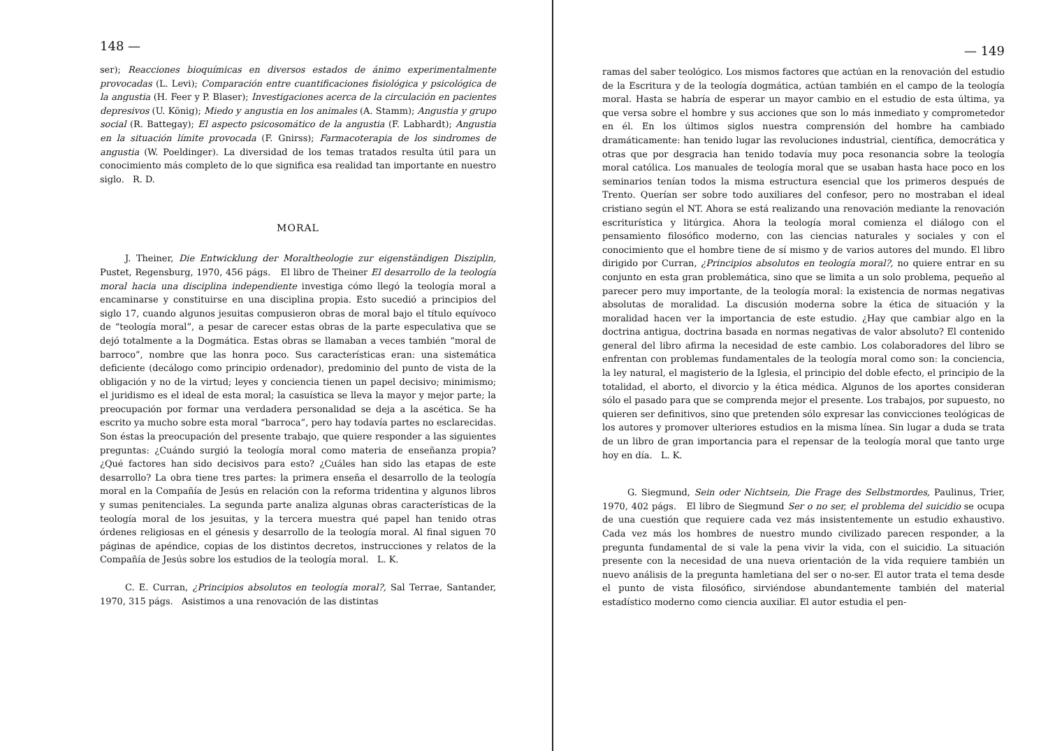148 —
ser); Reacciones bioquímicas en diversos estados de ánimo experimentalmente provocadas (L. Levi); Comparación entre cuantificaciones fisiológica y psicológica de la angustia (H. Feer y P. Blaser); Investigaciones acerca de la circulación en pacientes depresivos (U. König); Miedo y angustia en los animales (A. Stamm); Angustia y grupo social (R. Battegay); El aspecto psicosomático de la angustia (F. Labhardt); Angustia en la situación límite provocada (F. Gnirss); Farmacoterapia de los sindromes de angustia (W. Poeldinger). La diversidad de los temas tratados resulta útil para un conocimiento más completo de lo que significa esa realidad tan importante en nuestro siglo. R. D.
MORAL
J. Theiner, Die Entwicklung der Moraltheologie zur eigenständigen Disziplin, Pustet, Regensburg, 1970, 456 págs. El libro de Theiner El desarrollo de la teología moral hacia una disciplina independiente investiga cómo llegó la teología moral a encaminarse y constituirse en una disciplina propia. Esto sucedió a principios del siglo 17, cuando algunos jesuitas compusieron obras de moral bajo el título equívoco de “teología moral”, a pesar de carecer estas obras de la parte especulativa que se dejó totalmente a la Dogmática. Estas obras se llamaban a veces también “moral de barroco”, nombre que las honra poco. Sus características eran: una sistemática deficiente (decálogo como principio ordenador), predominio del punto de vista de la obligación y no de la virtud; leyes y conciencia tienen un papel decisivo; minimismo; el juridismo es el ideal de esta moral; la casuística se lleva la mayor y mejor parte; la preocupación por formar una verdadera personalidad se deja a la ascética. Se ha escrito ya mucho sobre esta moral “barroca”, pero hay todavía partes no esclarecidas. Son éstas la preocupación del presente trabajo, que quiere responder a las siguientes preguntas: ¿Cuándo surgió la teología moral como materia de enseñanza propia? ¿Qué factores han sido decisivos para esto? ¿Cuáles han sido las etapas de este desarrollo? La obra tiene tres partes: la primera enseña el desarrollo de la teología moral en la Compañía de Jesús en relación con la reforma tridentina y algunos libros y sumas penitenciales. La segunda parte analiza algunas obras características de la teología moral de los jesuitas, y la tercera muestra qué papel han tenido otras órdenes religiosas en el génesis y desarrollo de la teología moral. Al final siguen 70 páginas de apéndice, copias de los distintos decretos, instrucciones y relatos de la Compañía de Jesús sobre los estudios de la teología moral. L. K.
C. E. Curran, ¿Principios absolutos en teología moral?, Sal Terrae, Santander, 1970, 315 págs. Asistimos a una renovación de las distintas
— 149
ramas del saber teológico. Los mismos factores que actúan en la renovación del estudio de la Escritura y de la teología dogmática, actúan también en el campo de la teología moral. Hasta se habría de esperar un mayor cambio en el estudio de esta última, ya que versa sobre el hombre y sus acciones que son lo más inmediato y comprometedor en él. En los últimos siglos nuestra comprensión del hombre ha cambiado dramáticamente: han tenido lugar las revoluciones industrial, científica, democrática y otras que por desgracia han tenido todavía muy poca resonancia sobre la teología moral católica. Los manuales de teología moral que se usaban hasta hace poco en los seminarios tenían todos la misma estructura esencial que los primeros después de Trento. Querían ser sobre todo auxiliares del confesor, pero no mostraban el ideal cristiano según el NT. Ahora se está realizando una renovación mediante la renovación escriturística y litúrgica. Ahora la teología moral comienza el diálogo con el pensamiento filosófico moderno, con las ciencias naturales y sociales y con el conocimiento que el hombre tiene de sí mismo y de varios autores del mundo. El libro dirigido por Curran, ¿Principios absolutos en teología moral?, no quiere entrar en su conjunto en esta gran problemática, sino que se limita a un solo problema, pequeño al parecer pero muy importante, de la teología moral: la existencia de normas negativas absolutas de moralidad. La discusión moderna sobre la ética de situación y la moralidad hacen ver la importancia de este estudio. ¿Hay que cambiar algo en la doctrina antigua, doctrina basada en normas negativas de valor absoluto? El contenido general del libro afirma la necesidad de este cambio. Los colaboradores del libro se enfrentan con problemas fundamentales de la teología moral como son: la conciencia, la ley natural, el magisterio de la Iglesia, el principio del doble efecto, el principio de la totalidad, el aborto, el divorcio y la ética médica. Algunos de los aportes consideran sólo el pasado para que se comprenda mejor el presente. Los trabajos, por supuesto, no quieren ser definitivos, sino que pretenden sólo expresar las convicciones teológicas de los autores y promover ulteriores estudios en la misma línea. Sin lugar a duda se trata de un libro de gran importancia para el repensar de la teología moral que tanto urge hoy en día. L. K.
G. Siegmund, Sein oder Nichtsein, Die Frage des Selbstmordes, Paulinus, Trier, 1970, 402 págs. El libro de Siegmund Ser o no ser, el problema del suicidio se ocupa de una cuestión que requiere cada vez más insistentemente un estudio exhaustivo. Cada vez más los hombres de nuestro mundo civilizado parecen responder, a la pregunta fundamental de si vale la pena vivir la vida, con el suicidio. La situación presente con la necesidad de una nueva orientación de la vida requiere también un nuevo análisis de la pregunta hamletiana del ser o no-ser. El autor trata el tema desde el punto de vista filosófico, sirviéndose abundantemente también del material estadístico moderno como ciencia auxiliar. El autor estudia el pen-